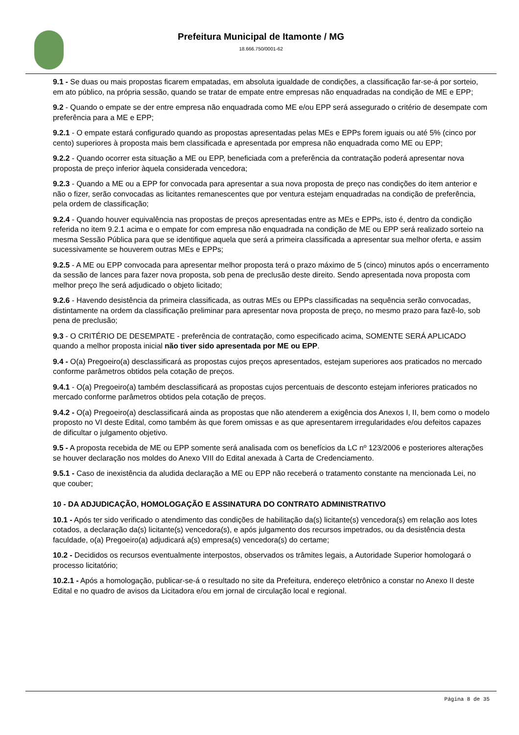Prefeitura Municipal de Itamonte / MG
18.666.750/0001-62
9.1 - Se duas ou mais propostas ficarem empatadas, em absoluta igualdade de condições, a classificação far-se-á por sorteio, em ato público, na própria sessão, quando se tratar de empate entre empresas não enquadradas na condição de ME e EPP;
9.2 - Quando o empate se der entre empresa não enquadrada como ME e/ou EPP será assegurado o critério de desempate com preferência para a ME e EPP;
9.2.1 - O empate estará configurado quando as propostas apresentadas pelas MEs e EPPs forem iguais ou até 5% (cinco por cento) superiores à proposta mais bem classificada e apresentada por empresa não enquadrada como ME ou EPP;
9.2.2 - Quando ocorrer esta situação a ME ou EPP, beneficiada com a preferência da contratação poderá apresentar nova proposta de preço inferior àquela considerada vencedora;
9.2.3 - Quando a ME ou a EPP for convocada para apresentar a sua nova proposta de preço nas condições do item anterior e não o fizer, serão convocadas as licitantes remanescentes que por ventura estejam enquadradas na condição de preferência, pela ordem de classificação;
9.2.4 - Quando houver equivalência nas propostas de preços apresentadas entre as MEs e EPPs, isto é, dentro da condição referida no item 9.2.1 acima e o empate for com empresa não enquadrada na condição de ME ou EPP será realizado sorteio na mesma Sessão Pública para que se identifique aquela que será a primeira classificada a apresentar sua melhor oferta, e assim sucessivamente se houverem outras MEs e EPPs;
9.2.5 - A ME ou EPP convocada para apresentar melhor proposta terá o prazo máximo de 5 (cinco) minutos após o encerramento da sessão de lances para fazer nova proposta, sob pena de preclusão deste direito. Sendo apresentada nova proposta com melhor preço lhe será adjudicado o objeto licitado;
9.2.6 - Havendo desistência da primeira classificada, as outras MEs ou EPPs classificadas na sequência serão convocadas, distintamente na ordem da classificação preliminar para apresentar nova proposta de preço, no mesmo prazo para fazê-lo, sob pena de preclusão;
9.3 - O CRITÉRIO DE DESEMPATE - preferência de contratação, como especificado acima, SOMENTE SERÁ APLICADO quando a melhor proposta inicial não tiver sido apresentada por ME ou EPP.
9.4 - O(a) Pregoeiro(a) desclassificará as propostas cujos preços apresentados, estejam superiores aos praticados no mercado conforme parâmetros obtidos pela cotação de preços.
9.4.1 - O(a) Pregoeiro(a) também desclassificará as propostas cujos percentuais de desconto estejam inferiores praticados no mercado conforme parâmetros obtidos pela cotação de preços.
9.4.2 - O(a) Pregoeiro(a) desclassificará ainda as propostas que não atenderem a exigência dos Anexos I, II, bem como o modelo proposto no VI deste Edital, como também às que forem omissas e as que apresentarem irregularidades e/ou defeitos capazes de dificultar o julgamento objetivo.
9.5 - A proposta recebida de ME ou EPP somente será analisada com os benefícios da LC nº 123/2006 e posteriores alterações se houver declaração nos moldes do Anexo VIII do Edital anexada à Carta de Credenciamento.
9.5.1 - Caso de inexistência da aludida declaração a ME ou EPP não receberá o tratamento constante na mencionada Lei, no que couber;
10 - DA ADJUDICAÇÃO, HOMOLOGAÇÃO E ASSINATURA DO CONTRATO ADMINISTRATIVO
10.1 - Após ter sido verificado o atendimento das condições de habilitação da(s) licitante(s) vencedora(s) em relação aos lotes cotados, a declaração da(s) licitante(s) vencedora(s), e após julgamento dos recursos impetrados, ou da desistência desta faculdade, o(a) Pregoeiro(a) adjudicará a(s) empresa(s) vencedora(s) do certame;
10.2 - Decididos os recursos eventualmente interpostos, observados os trâmites legais, a Autoridade Superior homologará o processo licitatório;
10.2.1 - Após a homologação, publicar-se-á o resultado no site da Prefeitura, endereço eletrônico a constar no Anexo II deste Edital e no quadro de avisos da Licitadora e/ou em jornal de circulação local e regional.
Página 8 de 35